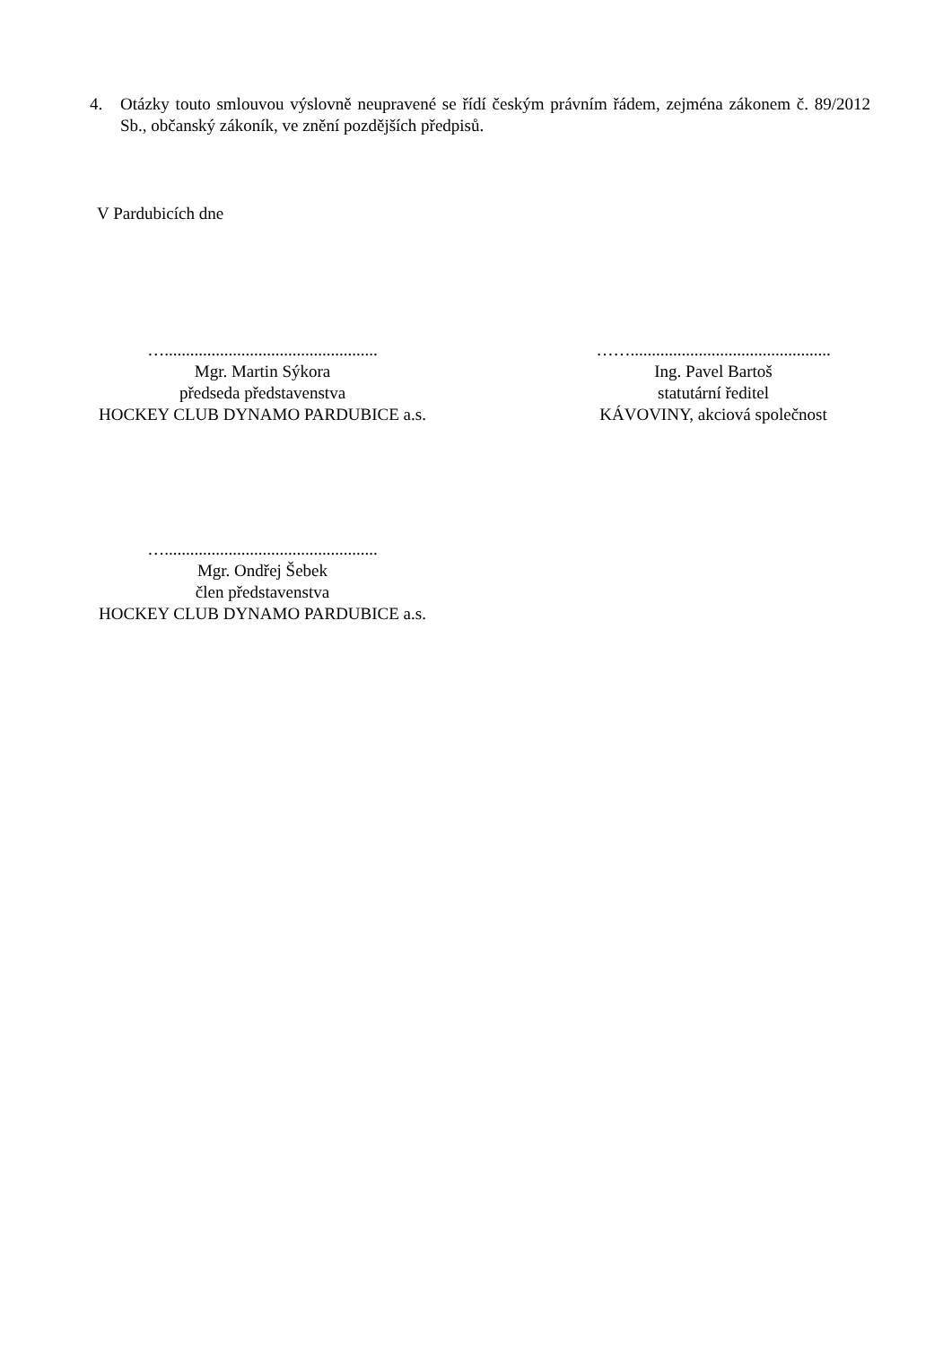4. Otázky touto smlouvou výslovně neupravené se řídí českým právním řádem, zejména zákonem č. 89/2012 Sb., občanský zákoník, ve znění pozdějších předpisů.
V Pardubicích dne
…..................................................
Mgr. Martin Sýkora
předseda představenstva
HOCKEY CLUB DYNAMO PARDUBICE a.s.
……...............................................
Ing. Pavel Bartoš
statutární ředitel
KÁVOVINY, akciová společnost
…..................................................
Mgr. Ondřej Šebek
člen představenstva
HOCKEY CLUB DYNAMO PARDUBICE a.s.